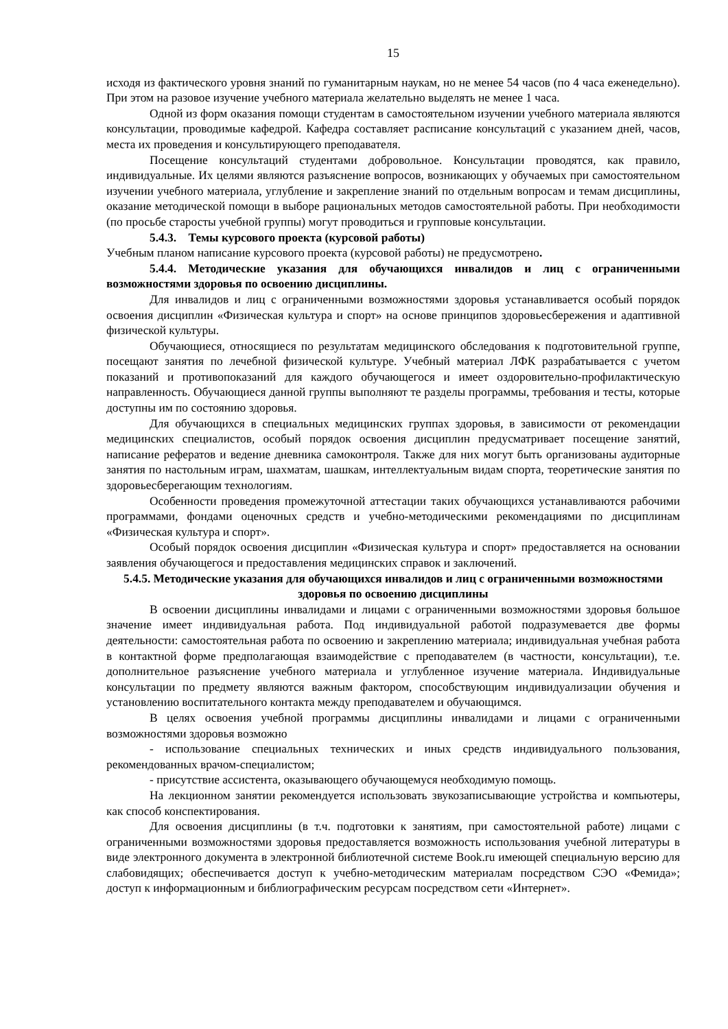15
исходя из фактического уровня знаний по гуманитарным наукам, но не менее 54 часов (по 4 часа еженедельно). При этом на разовое изучение учебного материала желательно выделять не менее 1 часа.
Одной из форм оказания помощи студентам в самостоятельном изучении учебного материала являются консультации, проводимые кафедрой. Кафедра составляет расписание консультаций с указанием дней, часов, места их проведения и консультирующего преподавателя.
Посещение консультаций студентами добровольное. Консультации проводятся, как правило, индивидуальные. Их целями являются разъяснение вопросов, возникающих у обучаемых при самостоятельном изучении учебного материала, углубление и закрепление знаний по отдельным вопросам и темам дисциплины, оказание методической помощи в выборе рациональных методов самостоятельной работы. При необходимости (по просьбе старосты учебной группы) могут проводиться и групповые консультации.
5.4.3. Темы курсового проекта (курсовой работы)
Учебным планом написание курсового проекта (курсовой работы) не предусмотрено.
5.4.4. Методические указания для обучающихся инвалидов и лиц с ограниченными возможностями здоровья по освоению дисциплины.
Для инвалидов и лиц с ограниченными возможностями здоровья устанавливается особый порядок освоения дисциплин «Физическая культура и спорт» на основе принципов здоровьесбережения и адаптивной физической культуры.
Обучающиеся, относящиеся по результатам медицинского обследования к подготовительной группе, посещают занятия по лечебной физической культуре. Учебный материал ЛФК разрабатывается с учетом показаний и противопоказаний для каждого обучающегося и имеет оздоровительно-профилактическую направленность. Обучающиеся данной группы выполняют те разделы программы, требования и тесты, которые доступны им по состоянию здоровья.
Для обучающихся в специальных медицинских группах здоровья, в зависимости от рекомендации медицинских специалистов, особый порядок освоения дисциплин предусматривает посещение занятий, написание рефератов и ведение дневника самоконтроля. Также для них могут быть организованы аудиторные занятия по настольным играм, шахматам, шашкам, интеллектуальным видам спорта, теоретические занятия по здоровьесберегающим технологиям.
Особенности проведения промежуточной аттестации таких обучающихся устанавливаются рабочими программами, фондами оценочных средств и учебно-методическими рекомендациями по дисциплинам «Физическая культура и спорт».
Особый порядок освоения дисциплин «Физическая культура и спорт» предоставляется на основании заявления обучающегося и предоставления медицинских справок и заключений.
5.4.5. Методические указания для обучающихся инвалидов и лиц с ограниченными возможностями здоровья по освоению дисциплины
В освоении дисциплины инвалидами и лицами с ограниченными возможностями здоровья большое значение имеет индивидуальная работа. Под индивидуальной работой подразумевается две формы деятельности: самостоятельная работа по освоению и закреплению материала; индивидуальная учебная работа в контактной форме предполагающая взаимодействие с преподавателем (в частности, консультации), т.е. дополнительное разъяснение учебного материала и углубленное изучение материала. Индивидуальные консультации по предмету являются важным фактором, способствующим индивидуализации обучения и установлению воспитательного контакта между преподавателем и обучающимся.
В целях освоения учебной программы дисциплины инвалидами и лицами с ограниченными возможностями здоровья возможно
- использование специальных технических и иных средств индивидуального пользования, рекомендованных врачом-специалистом;
- присутствие ассистента, оказывающего обучающемуся необходимую помощь.
На лекционном занятии рекомендуется использовать звукозаписывающие устройства и компьютеры, как способ конспектирования.
Для освоения дисциплины (в т.ч. подготовки к занятиям, при самостоятельной работе) лицами с ограниченными возможностями здоровья предоставляется возможность использования учебной литературы в виде электронного документа в электронной библиотечной системе Book.ru имеющей специальную версию для слабовидящих; обеспечивается доступ к учебно-методическим материалам посредством СЭО «Фемида»; доступ к информационным и библиографическим ресурсам посредством сети «Интернет».